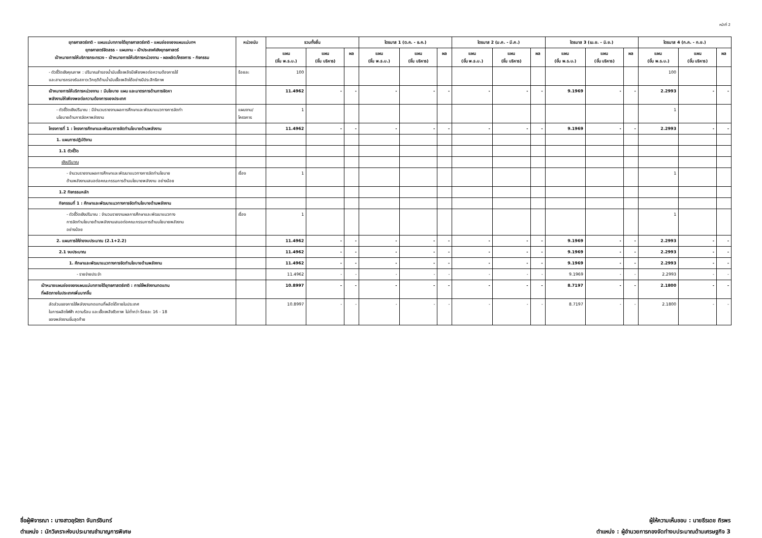หน้าที่ 2
| ยุทธศาสตร์ชาติ - แผนแม่บทภายใต้ยุทธศาสตร์ชาติ - แผนย่อยของแผนแม่บทฯ ยุทธศาสตร์จัดสรร - แผนงาน - เป้าประสงค์เชิงยุทธศาสตร์ เป้าหมายการให้บริการกระทรวง - เป้าหมายการให้บริการหน่วยงาน - ผลผลิต/โครงการ - กิจกรรม | หน่วยนับ | รวมทั้งสิ้น | | | ไตรมาส 1 (ต.ค. - ธ.ค.) | | | ไตรมาส 2 (ม.ค. - มี.ค.) | | | ไตรมาส 3 (เม.ย. - มิ.ย.) | | | ไตรมาส 4 (ก.ค. - ก.ย.) | | |
| --- | --- | --- | --- | --- | --- | --- | --- | --- | --- | --- | --- | --- | --- | --- | --- | --- |
| | | แผน (ขั้น พ.ร.บ.) | แผน (ขั้น บริหาร) | ผล | แผน (ขั้น พ.ร.บ.) | แผน (ขั้น บริหาร) | ผล | แผน (ขั้น พ.ร.บ.) | แผน (ขั้น บริหาร) | ผล | แผน (ขั้น พ.ร.บ.) | แผน (ขั้น บริหาร) | ผล | แผน (ขั้น พ.ร.บ.) | แผน (ขั้น บริหาร) | ผล |
| - ตัวชี้วัดเชิงคุณภาพ : ปริมาณสำรองน้ำมันเชื้อเพลิงมีเพียงพอต่อความต้องการใช้ และสามารถรองรับสภาวะวิกฤติด้านน้ำมันเชื้อเพลิงได้อย่างมีประสิทธิภาพ | ร้อยละ | 100 | | | | | | | | | | | | 100 | | |
| เป้าหมายการให้บริการหน่วยงาน : มีนโยบาย แผน และมาตรการด้านการจัดหา พลังงานให้เพียงพอต่อความต้องการของประเทศ | | 11.4962 | - | - | - | - | - | - | - | - | 9.1969 | - | - | 2.2993 | - | - |
| - ตัวชี้วัดเชิงปริมาณ : มีจำนวนรายงานผลการศึกษาและพัฒนาแนวทางการจัดทำ นโยบายด้านการจัดหาพลังงาน | แผนงาน/ โครงการ | 1 | | | | | | | | | | | | 1 | | |
| โครงการที่ 1 : โครงการศึกษาและพัฒนาการจัดทำนโยบายด้านพลังงาน | | 11.4962 | - | - | - | - | - | - | - | - | 9.1969 | - | - | 2.2993 | - | - |
| 1. แผนการปฏิบัติงาน | | | | | | | | | | | | | | | | |
| 1.1 ตัวชี้วัด | | | | | | | | | | | | | | | | |
| เชิงปริมาณ | | | | | | | | | | | | | | | | |
| - จำนวนรายงานผลการศึกษาและพัฒนาแนวทางการจัดทำนโยบาย ด้านพลังงานเสนอต่อคณะกรรมการด้านนโยบายพลังงาน อย่างน้อย | เรื่อง | 1 | | | | | | | | | | | | 1 | | |
| 1.2 กิจกรรมหลัก | | | | | | | | | | | | | | | | |
| กิจกรรมที่ 1 : ศึกษาและพัฒนาแนวทางการจัดทำนโยบายด้านพลังงาน | | | | | | | | | | | | | | | | |
| - ตัวชี้วัดเชิงปริมาณ : จำนวนรายงานผลการศึกษาและพัฒนาแนวทาง การจัดทำนโยบายด้านพลังงานเสนอต่อคณะกรรมการด้านนโยบายพลังงาน อย่างน้อย | เรื่อง | 1 | | | | | | | | | | | | 1 | | |
| 2. แผนการใช้จ่ายงบประมาณ (2.1+2.2) | | 11.4962 | - | - | - | - | - | - | - | - | 9.1969 | - | - | 2.2993 | - | - |
| 2.1 งบประมาณ | | 11.4962 | - | - | - | - | - | - | - | - | 9.1969 | - | - | 2.2993 | - | - |
| 1. ศึกษาและพัฒนาแนวทางการจัดทำนโยบายด้านพลังงาน | | 11.4962 | - | - | - | - | - | - | - | - | 9.1969 | - | - | 2.2993 | - | - |
| - รายจ่ายประจำ | | 11.4962 | - | - | - | - | - | - | - | - | 9.1969 | - | - | 2.2993 | - | - |
| เป้าหมายแผนย่อยของแผนแม่บทภายใต้ยุทธศาสตร์ชาติ : การใช้พลังงานทดแทน ที่ผลิตภายในประเทศเพิ่มมากขึ้น | | 10.8997 | - | - | - | - | - | - | - | - | 8.7197 | - | - | 2.1800 | - | - |
| สัดส่วนของการใช้พลังงานทดแทนที่ผลิตได้ภายในประเทศ ในการผลิตไฟฟ้า ความร้อน และเชื้อเพลิงชีวภาพ ไม่ต่ำกว่า ร้อยละ 16 - 18 ของพลังงานขั้นสุดท้าย | | 10.8997 | - | - | - | - | - | - | - | - | 8.7197 | - | - | 2.1800 | - | - |
ชื่อผู้พิจารณา : นางสาวอุรัสรา จันทร์อินทร์
ตำแหน่ง : นักวิเคราะห์งบประมาณชำนาญการพิเศษ
ผู้ให้ความเห็นชอบ : นายธีรเดช ถิรพร
ตำแหน่ง : ผู้อำนวยการกองจัดทำงบประมาณด้านเศรษฐกิจ 3